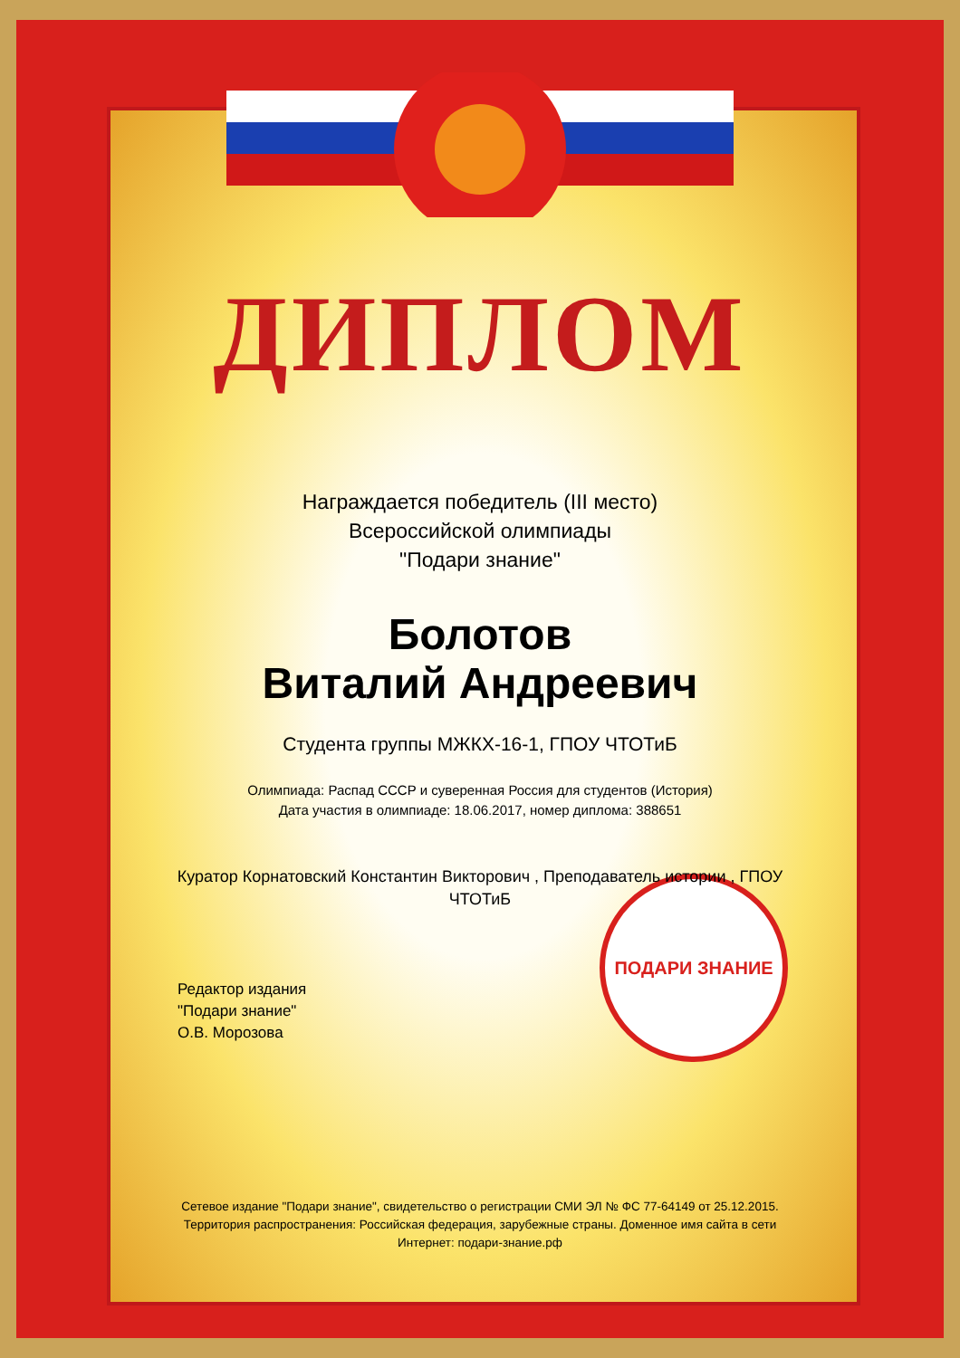ПОДАРИ ЗНАНИЕ
ДИПЛОМ
Награждается победитель (III место)
Всероссийской олимпиады
"Подари знание"
Болотов
Виталий Андреевич
Студента группы МЖКХ-16-1, ГПОУ ЧТОТиБ
Олимпиада: Распад СССР и суверенная Россия для студентов (История)
Дата участия в олимпиаде: 18.06.2017, номер диплома: 388651
Куратор Корнатовский Константин Викторович , Преподаватель истории , ГПОУ ЧТОТиБ
Редактор издания
"Подари знание"
О.В. Морозова
Сетевое издание "Подари знание", свидетельство о регистрации СМИ ЭЛ № ФС 77-64149 от 25.12.2015. Территория распространения: Российская федерация, зарубежные страны. Доменное имя сайта в сети Интернет: подари-знание.рф